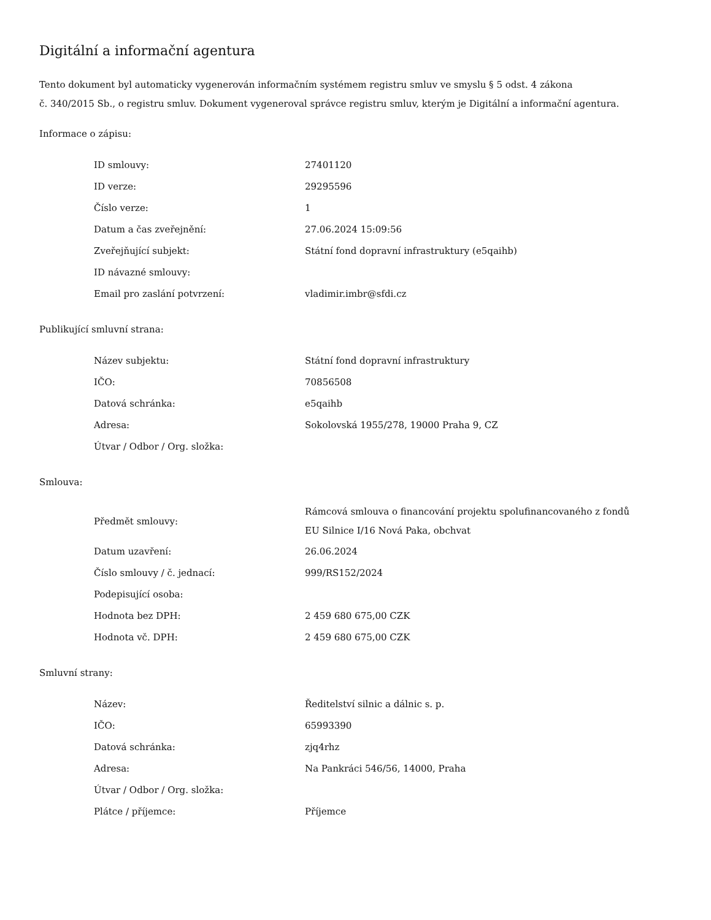Digitální a informační agentura
Tento dokument byl automaticky vygenerován informačním systémem registru smluv ve smyslu § 5 odst. 4 zákona
č. 340/2015 Sb., o registru smluv. Dokument vygeneroval správce registru smluv, kterým je Digitální a informační agentura.
Informace o zápisu:
| ID smlouvy: | 27401120 |
| ID verze: | 29295596 |
| Číslo verze: | 1 |
| Datum a čas zveřejnění: | 27.06.2024 15:09:56 |
| Zveřejňující subjekt: | Státní fond dopravní infrastruktury (e5qaihb) |
| ID návazné smlouvy: | |
| Email pro zaslání potvrzení: | vladimir.imbr@sfdi.cz |
Publikující smluvní strana:
| Název subjektu: | Státní fond dopravní infrastruktury |
| IČO: | 70856508 |
| Datová schránka: | e5qaihb |
| Adresa: | Sokolovská 1955/278, 19000 Praha 9, CZ |
| Útvar / Odbor / Org. složka: | |
Smlouva:
| Předmět smlouvy: | Rámcová smlouva o financování projektu spolufinancovaného z fondů EU Silnice I/16 Nová Paka, obchvat |
| Datum uzavření: | 26.06.2024 |
| Číslo smlouvy / č. jednací: | 999/RS152/2024 |
| Podepisující osoba: | |
| Hodnota bez DPH: | 2 459 680 675,00 CZK |
| Hodnota vč. DPH: | 2 459 680 675,00 CZK |
Smluvní strany:
| Název: | Ředitelství silnic a dálnic s. p. |
| IČO: | 65993390 |
| Datová schránka: | zjq4rhz |
| Adresa: | Na Pankráci 546/56, 14000, Praha |
| Útvar / Odbor / Org. složka: | |
| Plátce / příjemce: | Příjemce |